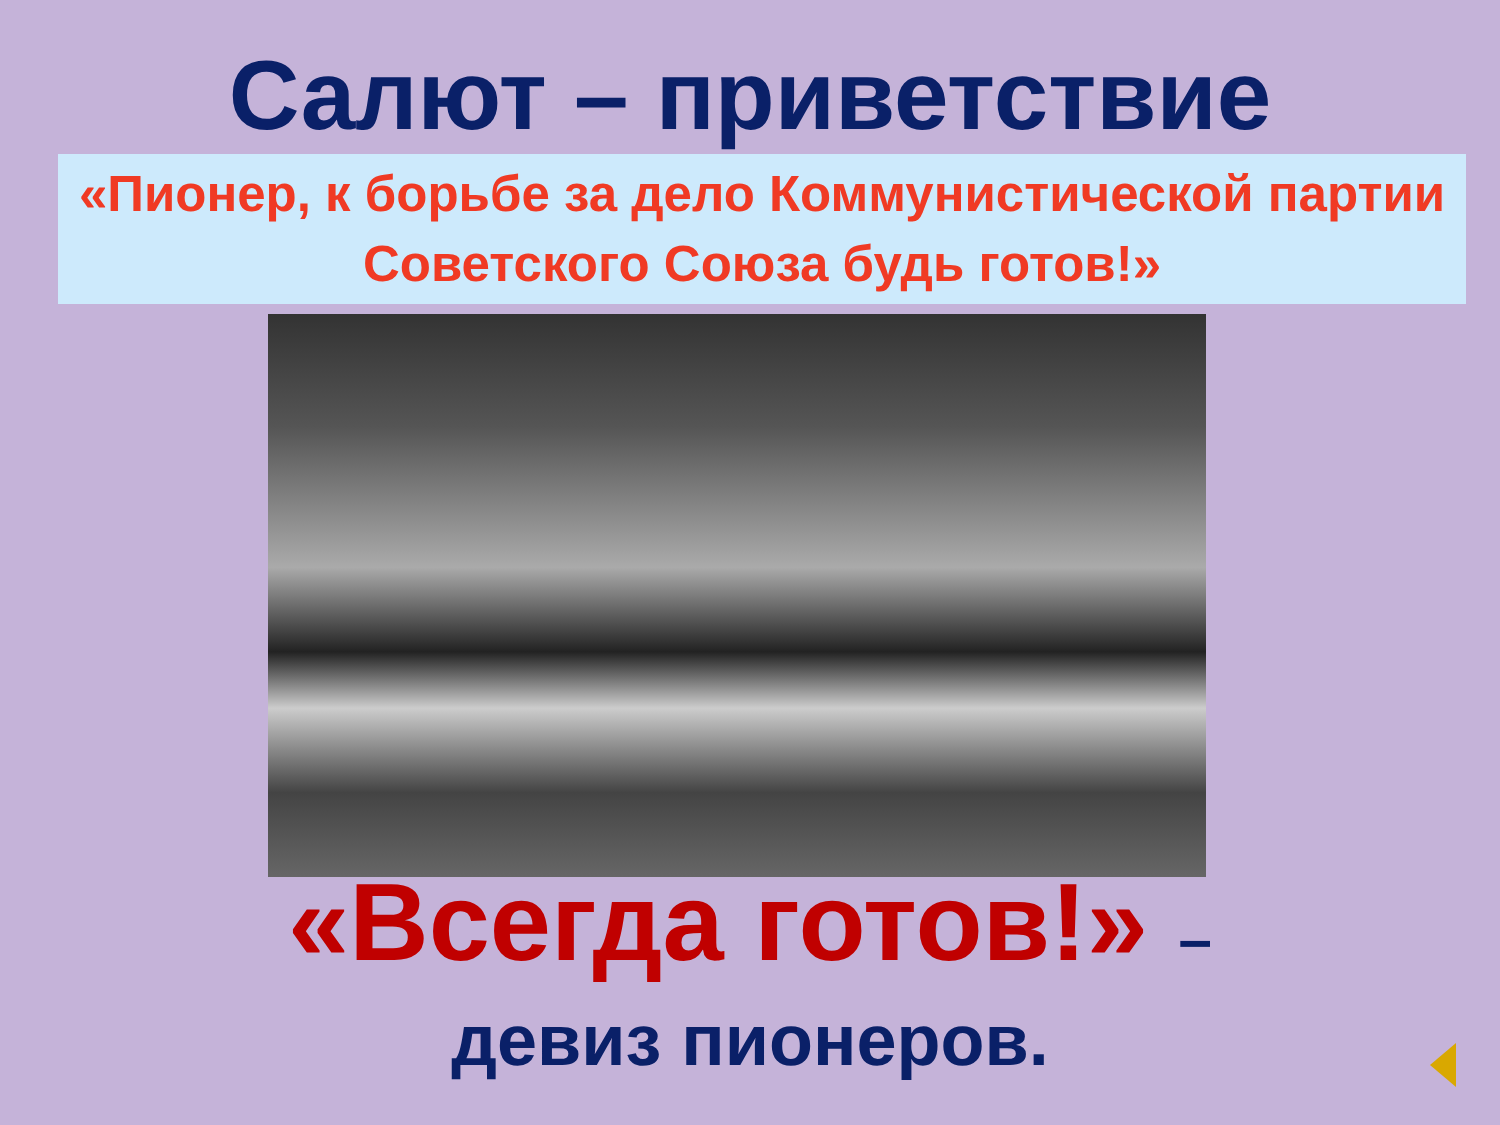Салют – приветствие
«Пионер, к борьбе за дело Коммунистической партии Советского Союза будь готов!»
«Всегда готов!» –
девиз пионеров.